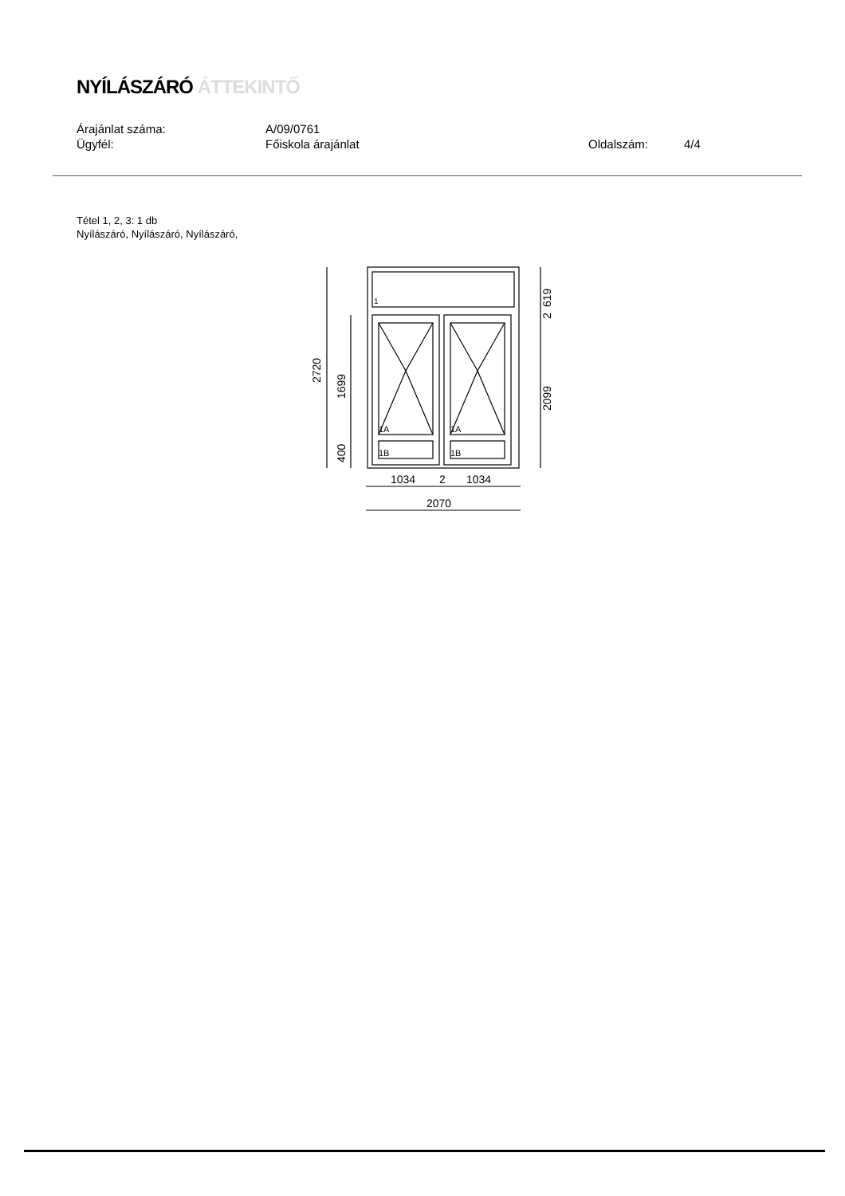NYÍLÁSZÁRÓ ÁTTEKINTŐ
Árajánlat száma: A/09/0761
Ügyfél: Főiskola árajánlat Oldalszám: 4/4
Tétel 1, 2, 3: 1 db
Nyílászáró, Nyílászáró, Nyílászáró,
1A
1A
1B
1B
1
2720
1699
400
619
2
2099
1034
2
1034
2070